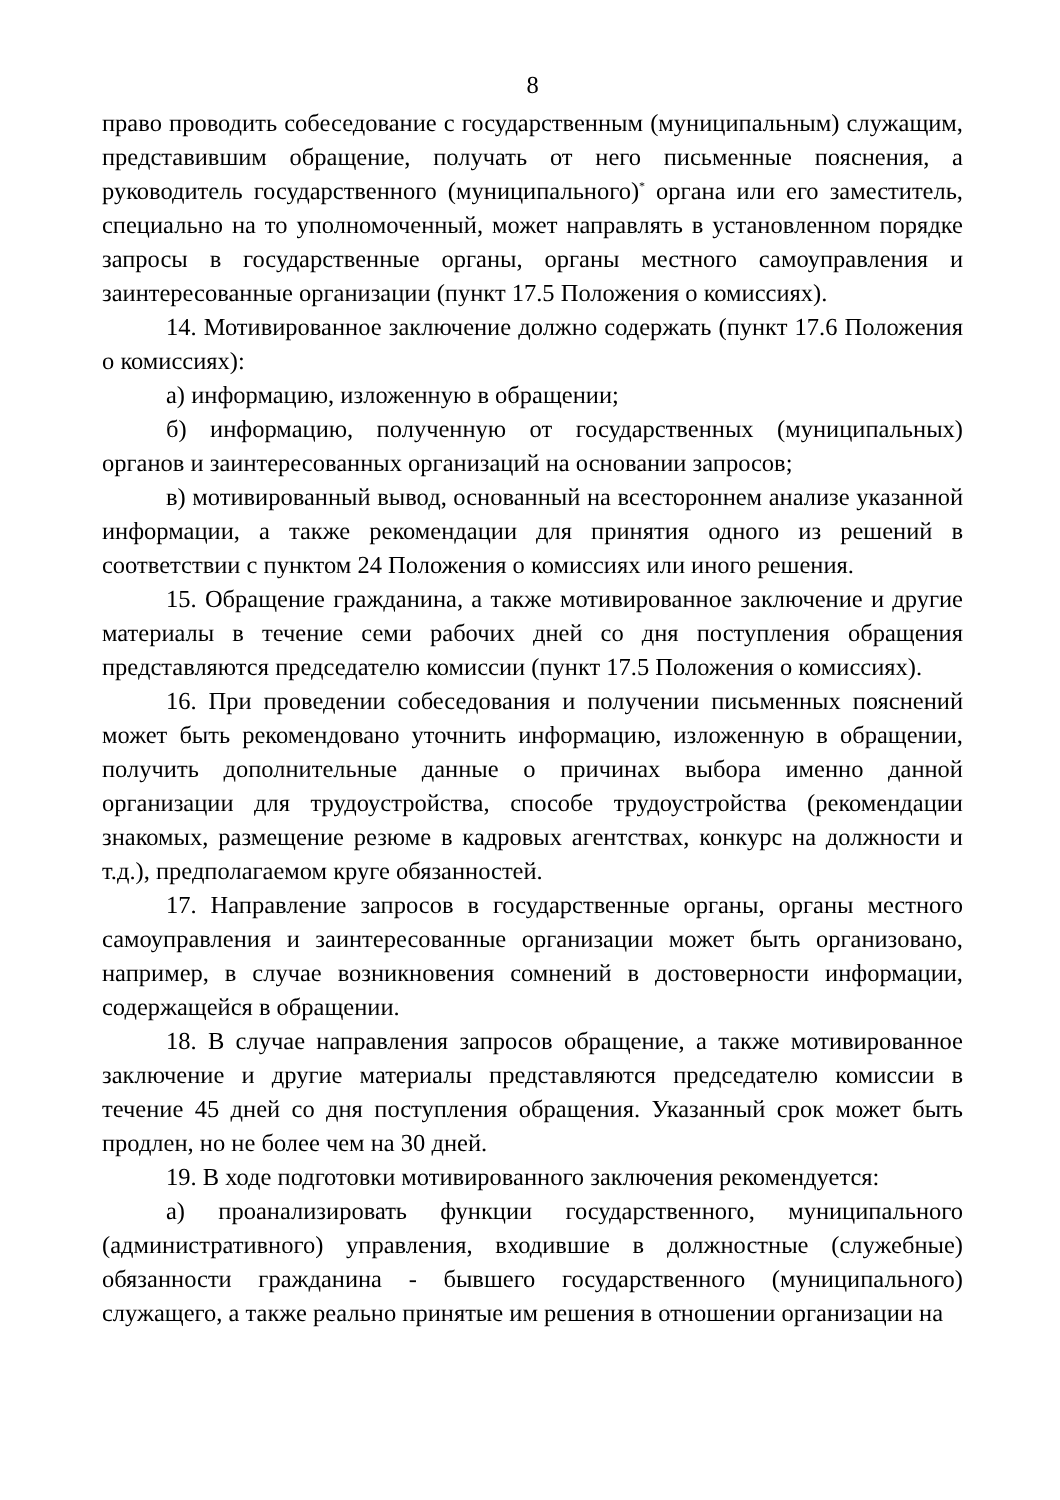8
право проводить собеседование с государственным (муниципальным) служащим, представившим обращение, получать от него письменные пояснения, а руководитель государственного (муниципального)<sup>*</sup> органа или его заместитель, специально на то уполномоченный, может направлять в установленном порядке запросы в государственные органы, органы местного самоуправления и заинтересованные организации (пункт 17.5 Положения о комиссиях).
14. Мотивированное заключение должно содержать (пункт 17.6 Положения о комиссиях):
а) информацию, изложенную в обращении;
б) информацию, полученную от государственных (муниципальных) органов и заинтересованных организаций на основании запросов;
в) мотивированный вывод, основанный на всестороннем анализе указанной информации, а также рекомендации для принятия одного из решений в соответствии с пунктом 24 Положения о комиссиях или иного решения.
15. Обращение гражданина, а также мотивированное заключение и другие материалы в течение семи рабочих дней со дня поступления обращения представляются председателю комиссии (пункт 17.5 Положения о комиссиях).
16. При проведении собеседования и получении письменных пояснений может быть рекомендовано уточнить информацию, изложенную в обращении, получить дополнительные данные о причинах выбора именно данной организации для трудоустройства, способе трудоустройства (рекомендации знакомых, размещение резюме в кадровых агентствах, конкурс на должности и т.д.), предполагаемом круге обязанностей.
17. Направление запросов в государственные органы, органы местного самоуправления и заинтересованные организации может быть организовано, например, в случае возникновения сомнений в достоверности информации, содержащейся в обращении.
18. В случае направления запросов обращение, а также мотивированное заключение и другие материалы представляются председателю комиссии в течение 45 дней со дня поступления обращения. Указанный срок может быть продлен, но не более чем на 30 дней.
19. В ходе подготовки мотивированного заключения рекомендуется:
а) проанализировать функции государственного, муниципального (административного) управления, входившие в должностные (служебные) обязанности гражданина - бывшего государственного (муниципального) служащего, а также реально принятые им решения в отношении организации на